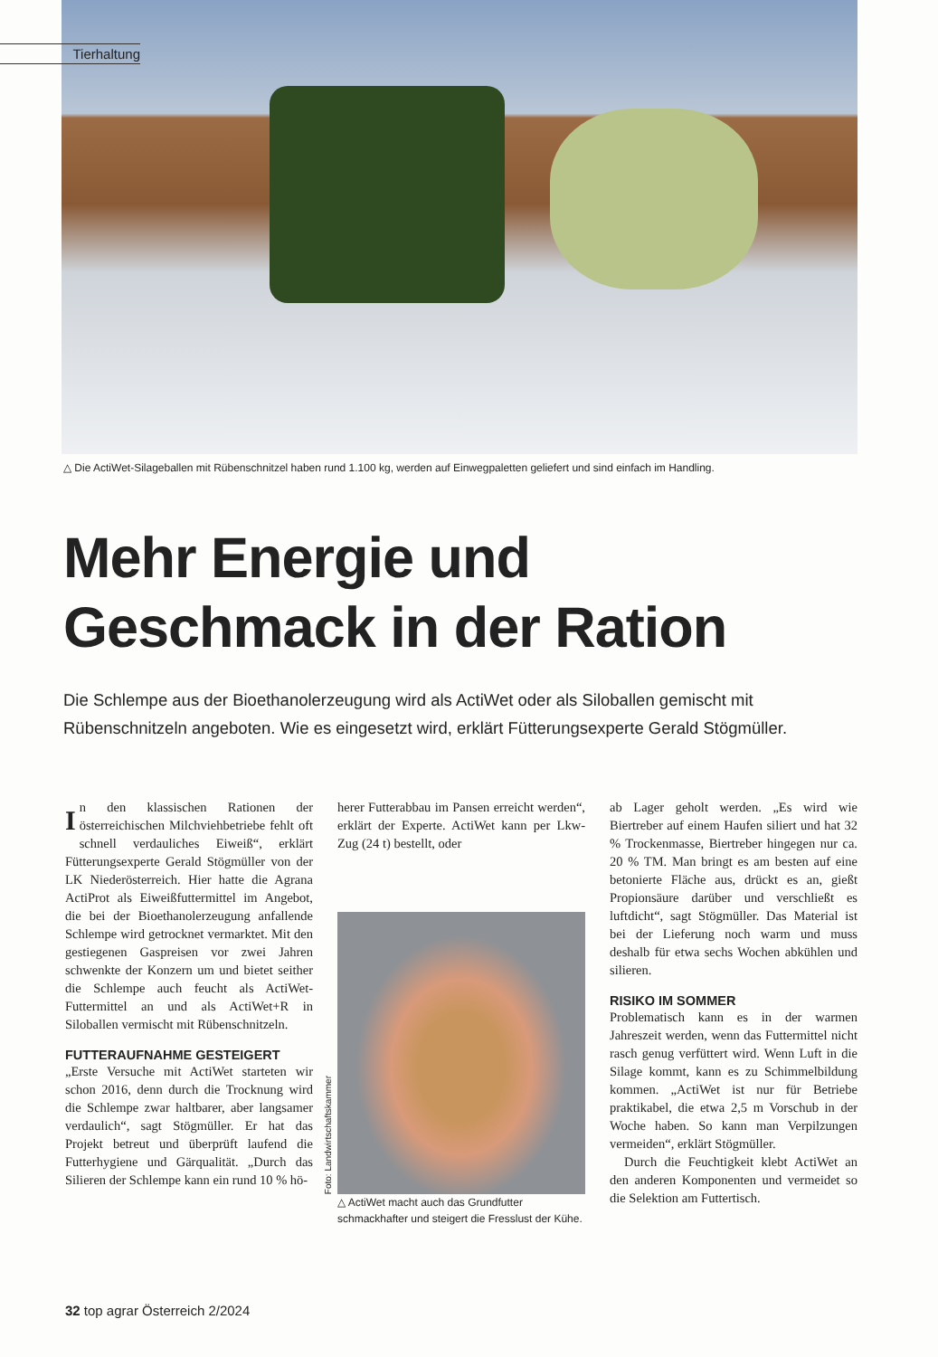Tierhaltung
△ Die ActiWet-Silageballen mit Rübenschnitzel haben rund 1.100 kg, werden auf Einwegpaletten geliefert und sind einfach im Handling.
Mehr Energie und
Geschmack in der Ration
Die Schlempe aus der Bioethanolerzeugung wird als ActiWet oder als Siloballen gemischt mit Rübenschnitzeln angeboten. Wie es eingesetzt wird, erklärt Fütterungsexperte Gerald Stögmüller.
In den klassischen Rationen der österreichischen Milchviehbetriebe fehlt oft schnell verdauliches Eiweiß“, erklärt Fütterungsexperte Gerald Stögmüller von der LK Niederösterreich. Hier hatte die Agrana ActiProt als Eiweißfuttermittel im Angebot, die bei der Bioethanolerzeugung anfallende Schlempe wird getrocknet vermarktet. Mit den gestiegenen Gaspreisen vor zwei Jahren schwenkte der Konzern um und bietet seither die Schlempe auch feucht als ActiWet-Futtermittel an und als ActiWet+R in Siloballen vermischt mit Rübenschnitzeln.
FUTTERAUFNAHME GESTEIGERT
„Erste Versuche mit ActiWet starteten wir schon 2016, denn durch die Trocknung wird die Schlempe zwar haltbarer, aber langsamer verdaulich“, sagt Stögmüller. Er hat das Projekt betreut und überprüft laufend die Futterhygiene und Gärqualität. „Durch das Silieren der Schlempe kann ein rund 10 % hö-
herer Futterabbau im Pansen erreicht werden“, erklärt der Experte. ActiWet kann per Lkw-Zug (24 t) bestellt, oder
Foto: Landwirtschaftskammer
△ ActiWet macht auch das Grundfutter schmackhafter und steigert die Fresslust der Kühe.
ab Lager geholt werden. „Es wird wie Biertreber auf einem Haufen siliert und hat 32 % Trockenmasse, Biertreber hingegen nur ca. 20 % TM. Man bringt es am besten auf eine betonierte Fläche aus, drückt es an, gießt Propionsäure darüber und verschließt es luftdicht“, sagt Stögmüller. Das Material ist bei der Lieferung noch warm und muss deshalb für etwa sechs Wochen abkühlen und silieren.
RISIKO IM SOMMER
Problematisch kann es in der warmen Jahreszeit werden, wenn das Futtermittel nicht rasch genug verfüttert wird. Wenn Luft in die Silage kommt, kann es zu Schimmelbildung kommen. „ActiWet ist nur für Betriebe praktikabel, die etwa 2,5 m Vorschub in der Woche haben. So kann man Verpilzungen vermeiden“, erklärt Stögmüller.
Durch die Feuchtigkeit klebt ActiWet an den anderen Komponenten und vermeidet so die Selektion am Futtertisch.
32 top agrar Österreich 2/2024